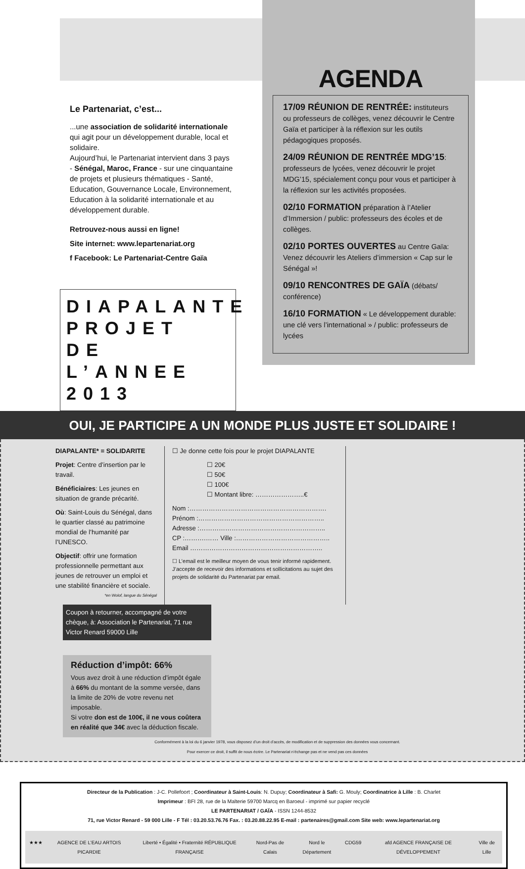Le Partenariat, c’est...
...une association de solidarité internationale qui agit pour un développement durable, local et solidaire.
Aujourd’hui, le Partenariat intervient dans 3 pays - Sénégal, Maroc, France - sur une cinquantaine de projets et plusieurs thématiques - Santé, Education, Gouvernance Locale, Environnement, Education à la solidarité internationale et au développement durable.
Retrouvez-nous aussi en ligne!
Site internet: www.lepartenariat.org
f Facebook: Le Partenariat-Centre Gaïa
AGENDA
17/09 RÉUNION DE RENTRÉE: instituteurs ou professeurs de collèges, venez découvrir le Centre Gaïa et participer à la réflexion sur les outils pédagogiques proposés.
24/09 RÉUNION DE RENTRÉE MDG’15: professeurs de lycées, venez découvrir le projet MDG’15, spécialement conçu pour vous et participer à la réflexion sur les activités proposées.
02/10 FORMATION préparation à l’Atelier d’Immersion / public: professeurs des écoles et de collèges.
02/10 PORTES OUVERTES au Centre Gaïa: Venez découvrir les Ateliers d’immersion « Cap sur le Sénégal »!
09/10 RENCONTRES DE GAÏA (débats/ conférence)
16/10 FORMATION « Le développement durable: une clé vers l’international » / public: professeurs de lycées
DIAPALANTE PROJET DE L’ANNEE 2013
OUI, JE PARTICIPE A UN MONDE PLUS JUSTE ET SOLIDAIRE !
DIAPALANTE* = SOLIDARITE
Projet: Centre d’insertion par le travail.
Bénéficiaires: Les jeunes en situation de grande précarité.
Où: Saint-Louis du Sénégal, dans le quartier classé au patrimoine mondial de l’humanité par l’UNESCO.
Objectif: offrir une formation professionnelle permettant aux jeunes de retrouver un emploi et une stabilité financière et sociale.
*en Wolof, langue du Sénégal
☐ Je donne cette fois pour le projet DIAPALANTE
☐ 20€
☐ 50€
☐ 100€
☐ Montant libre: …………………..€
Nom :……………………………………………………….
Prénom :…………………………………………………..
Adresse :…………………………………………………..
CP :……….…… Ville :……………………………………..
Email ……………………………………………………..
☐ L’email est le meilleur moyen de vous tenir informé rapidement. J’accepte de recevoir des informations et sollicitations au sujet des projets de solidarité du Partenariat par email.
Coupon à retourner, accompagné de votre chèque, à: Association le Partenariat, 71 rue Victor Renard 59000 Lille
Réduction d’impôt: 66%
Vous avez droit à une réduction d’impôt égale à 66% du montant de la somme versée, dans la limite de 20% de votre revenu net imposable.
Si votre don est de 100€, il ne vous coûtera en réalité que 34€ avec la déduction fiscale.
Conformément à la loi du 6 janvier 1978, vous disposez d’un droit d’accès, de modification et de suppression des données vous concernant.
Pour exercer ce droit, il suffit de nous écrire. Le Partenariat n’échange pas et ne vend pas ces données
Directeur de la Publication : J-C. Pollefoort ; Coordinateur à Saint-Louis: N. Dupuy; Coordinateur à Safi: G. Mouly; Coordinatrice à Lille : B. Charlet
Imprimeur : BFI 28, rue de la Malterie 59700 Marcq en Baroeul - imprimé sur papier recyclé
LE PARTENARIAT / GAÏA - ISSN 1244-8532
71, rue Victor Renard - 59 000 Lille - F Tél : 03.20.53.76.76 Fax. : 03.20.88.22.95 E-mail : partenaires@gmail.com Site web: www.lepartenariat.org
★★★ AGENCE DE L’EAU ARTOIS PICARDIE Liberté • Égalité • Fraternité RÉPUBLIQUE FRANÇAISE Nord-Pas de Calais Nord le Département CDG59 afd AGENCE FRANÇAISE DE DÉVELOPPEMENT Ville de Lille